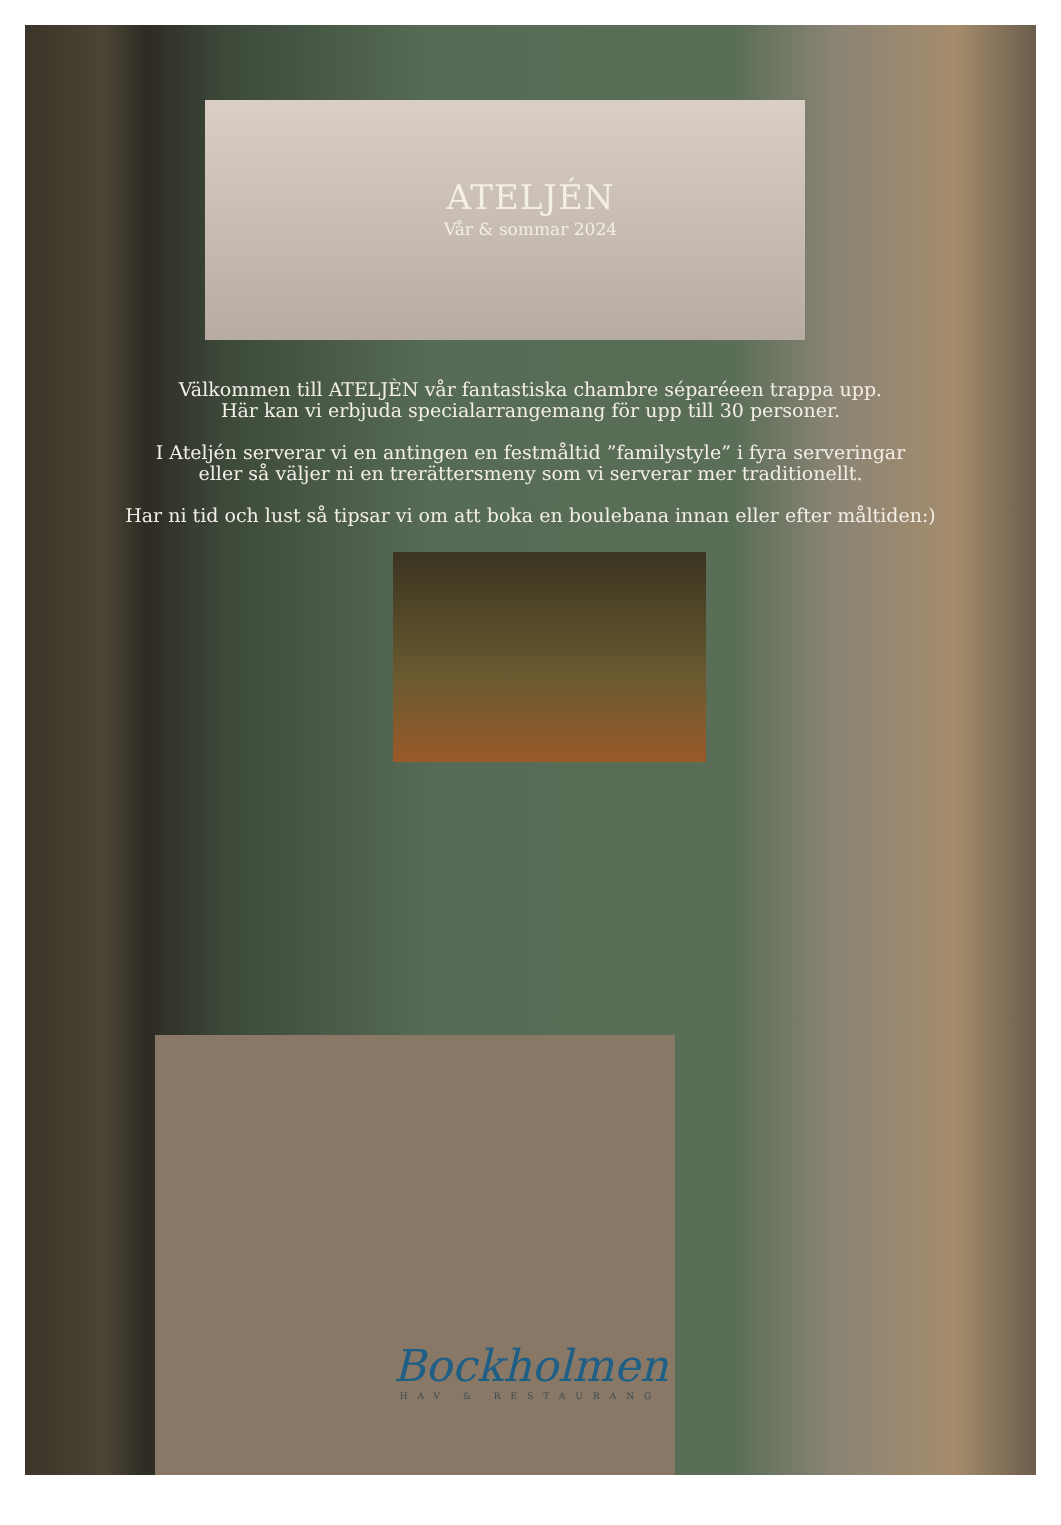ATELJÉN
Vår & sommar 2024
Välkommen till ATELJÈN vår fantastiska chambre séparéeen trappa upp.
Här kan vi erbjuda specialarrangemang för upp till 30 personer.
I Ateljén serverar vi en antingen en festmåltid ”familystyle” i fyra serveringar
eller så väljer ni en trerättersmeny som vi serverar mer traditionellt.
Har ni tid och lust så tipsar vi om att boka en boulebana innan eller efter måltiden:)
Bockholmen
HAV & RESTAURANG